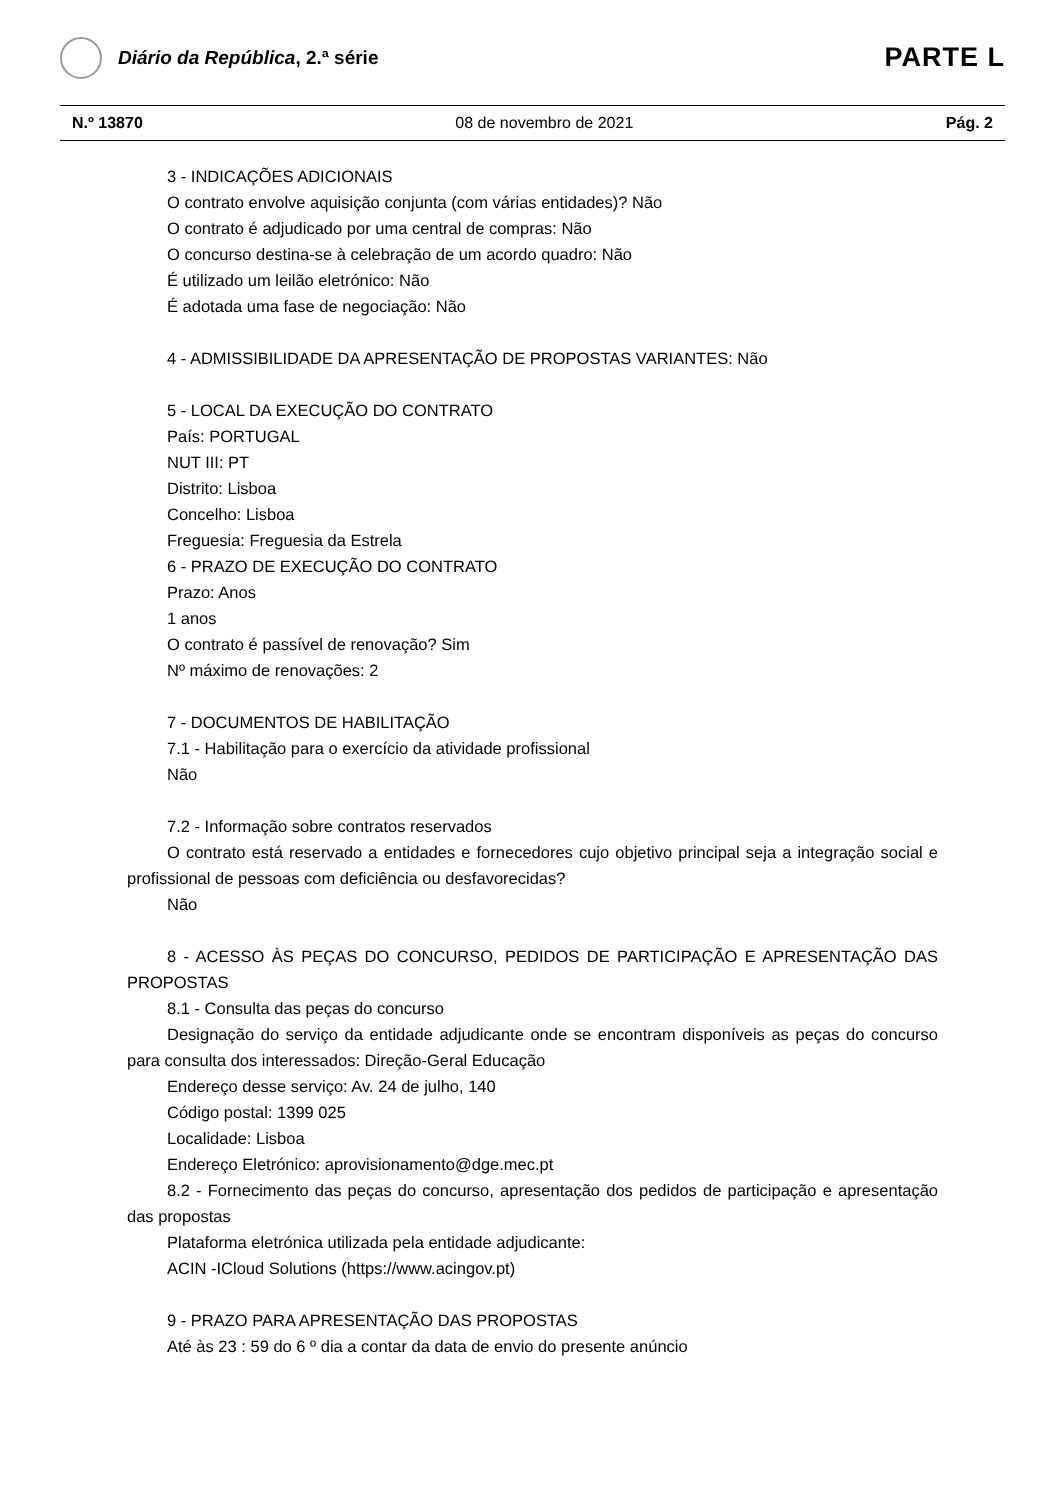Diário da República, 2.ª série
PARTE L
N.º 13870 08 de novembro de 2021 Pág. 2
3 - INDICAÇÕES ADICIONAIS
O contrato envolve aquisição conjunta (com várias entidades)? Não
O contrato é adjudicado por uma central de compras: Não
O concurso destina-se à celebração de um acordo quadro: Não
É utilizado um leilão eletrónico: Não
É adotada uma fase de negociação: Não
4 - ADMISSIBILIDADE DA APRESENTAÇÃO DE PROPOSTAS VARIANTES: Não
5 - LOCAL DA EXECUÇÃO DO CONTRATO
País: PORTUGAL
NUT III: PT
Distrito: Lisboa
Concelho: Lisboa
Freguesia: Freguesia da Estrela
6 - PRAZO DE EXECUÇÃO DO CONTRATO
Prazo: Anos
1 anos
O contrato é passível de renovação? Sim
Nº máximo de renovações: 2
7 - DOCUMENTOS DE HABILITAÇÃO
7.1 - Habilitação para o exercício da atividade profissional
Não
7.2 - Informação sobre contratos reservados
O contrato está reservado a entidades e fornecedores cujo objetivo principal seja a integração social e profissional de pessoas com deficiência ou desfavorecidas?
Não
8 - ACESSO ÀS PEÇAS DO CONCURSO, PEDIDOS DE PARTICIPAÇÃO E APRESENTAÇÃO DAS PROPOSTAS
8.1 - Consulta das peças do concurso
Designação do serviço da entidade adjudicante onde se encontram disponíveis as peças do concurso para consulta dos interessados: Direção-Geral Educação
Endereço desse serviço: Av. 24 de julho, 140
Código postal: 1399 025
Localidade: Lisboa
Endereço Eletrónico: aprovisionamento@dge.mec.pt
8.2 - Fornecimento das peças do concurso, apresentação dos pedidos de participação e apresentação das propostas
Plataforma eletrónica utilizada pela entidade adjudicante:
ACIN -ICloud Solutions (https://www.acingov.pt)
9 - PRAZO PARA APRESENTAÇÃO DAS PROPOSTAS
Até às 23 : 59 do 6 º dia a contar da data de envio do presente anúncio